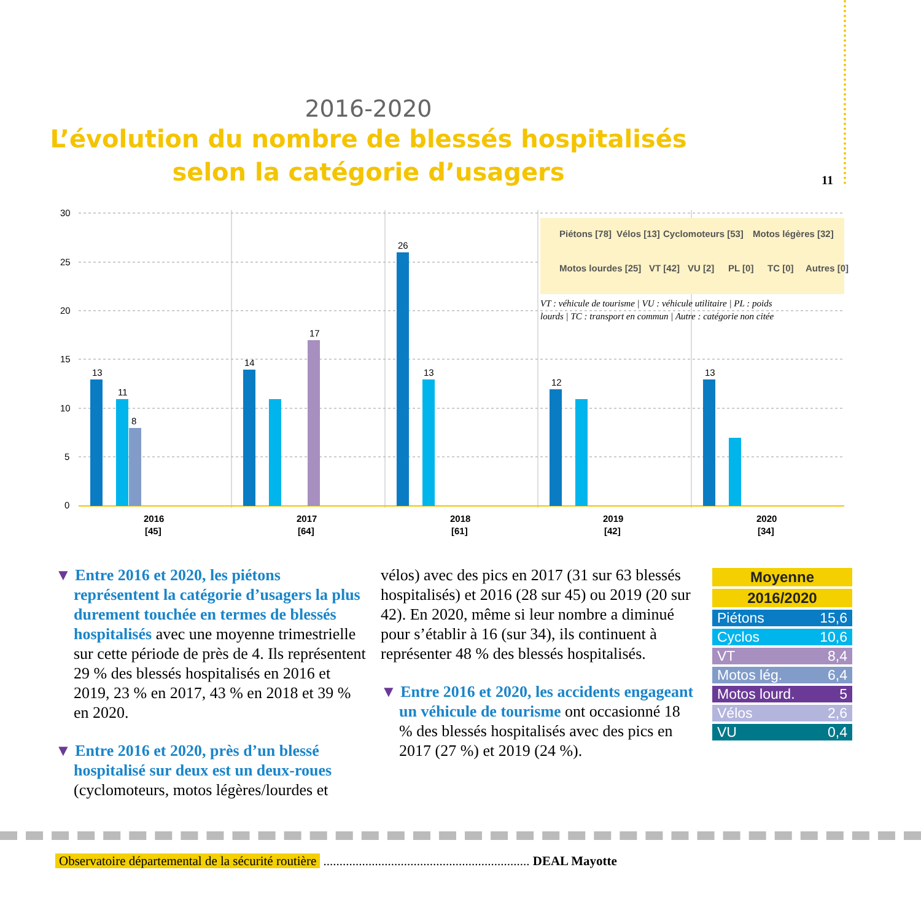11
2016-2020
L’évolution du nombre de blessés hospitalisés
selon la catégorie d’usagers
30
25
20
15
10
5
0
13
11
8
14
17
26
13
12
13
2016
[45]
2017
[64]
2018
[61]
2019
[42]
2020
[34]
Piétons [78]
Vélos [13]
Cyclomoteurs [53]
Motos légères [32]
Motos lourdes [25]
VT [42]
VU [2]
PL [0]
TC [0]
Autres [0]
VT : véhicule de tourisme | VU : véhicule utilitaire | PL : poids
lourds | TC : transport en commun | Autre : catégorie non citée
▼ Entre 2016 et 2020, les piétons représentent la catégorie d’usagers la plus durement touchée en termes de blessés hospitalisés avec une moyenne trimestrielle sur cette période de près de 4. Ils représentent 29 % des blessés hospitalisés en 2016 et 2019, 23 % en 2017, 43 % en 2018 et 39 % en 2020.
▼ Entre 2016 et 2020, près d’un blessé hospitalisé sur deux est un deux-roues (cyclomoteurs, motos légères/lourdes et
vélos) avec des pics en 2017 (31 sur 63 blessés hospitalisés) et 2016 (28 sur 45) ou 2019 (20 sur 42). En 2020, même si leur nombre a diminué pour s’établir à 16 (sur 34), ils continuent à représenter 48 % des blessés hospitalisés.
▼ Entre 2016 et 2020, les accidents engageant un véhicule de tourisme ont occasionné 18 % des blessés hospitalisés avec des pics en 2017 (27 %) et 2019 (24 %).
| Moyenne | |
| --- | --- |
| 2016/2020 | |
| Piétons | 15,6 |
| Cyclos | 10,6 |
| VT | 8,4 |
| Motos lég. | 6,4 |
| Motos lourd. | 5 |
| Vélos | 2,6 |
| VU | 0,4 |
Observatoire départemental de la sécurité routière ................................................................ DEAL Mayotte